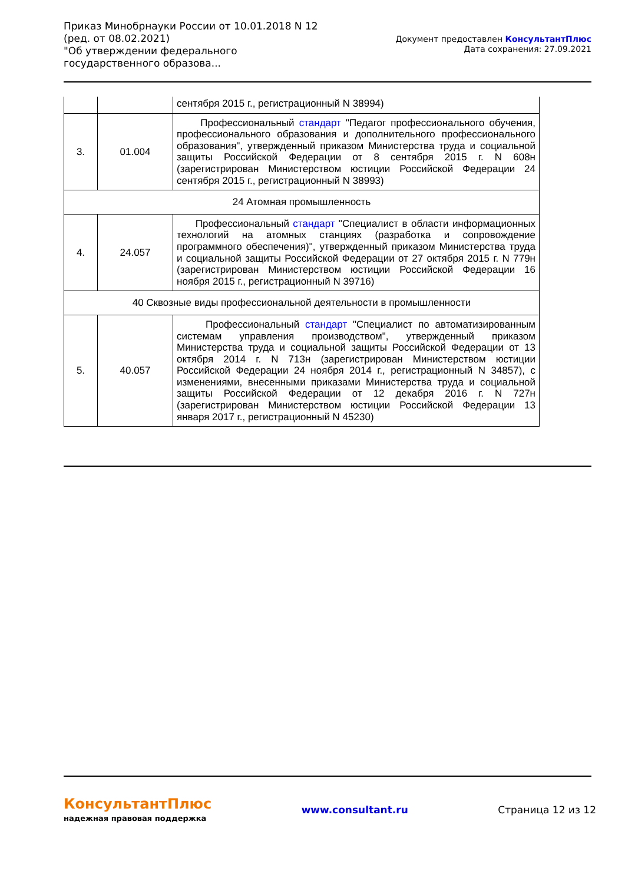Приказ Минобрнауки России от 10.01.2018 N 12
(ред. от 08.02.2021)
"Об утверждении федерального государственного образова...
Документ предоставлен КонсультантПлюс
Дата сохранения: 27.09.2021
| | | сентября 2015 г., регистрационный N 38994) |
| 3. | 01.004 | Профессиональный стандарт "Педагог профессионального обучения, профессионального образования и дополнительного профессионального образования", утвержденный приказом Министерства труда и социальной защиты Российской Федерации от 8 сентября 2015 г. N 608н (зарегистрирован Министерством юстиции Российской Федерации 24 сентября 2015 г., регистрационный N 38993) |
| 24 Атомная промышленность | | |
| 4. | 24.057 | Профессиональный стандарт "Специалист в области информационных технологий на атомных станциях (разработка и сопровождение программного обеспечения)", утвержденный приказом Министерства труда и социальной защиты Российской Федерации от 27 октября 2015 г. N 779н (зарегистрирован Министерством юстиции Российской Федерации 16 ноября 2015 г., регистрационный N 39716) |
| 40 Сквозные виды профессиональной деятельности в промышленности | | |
| 5. | 40.057 | Профессиональный стандарт "Специалист по автоматизированным системам управления производством", утвержденный приказом Министерства труда и социальной защиты Российской Федерации от 13 октября 2014 г. N 713н (зарегистрирован Министерством юстиции Российской Федерации 24 ноября 2014 г., регистрационный N 34857), с изменениями, внесенными приказами Министерства труда и социальной защиты Российской Федерации от 12 декабря 2016 г. N 727н (зарегистрирован Министерством юстиции Российской Федерации 13 января 2017 г., регистрационный N 45230) |
КонсультантПлюс
надежная правовая поддержка
www.consultant.ru Страница 12 из 12